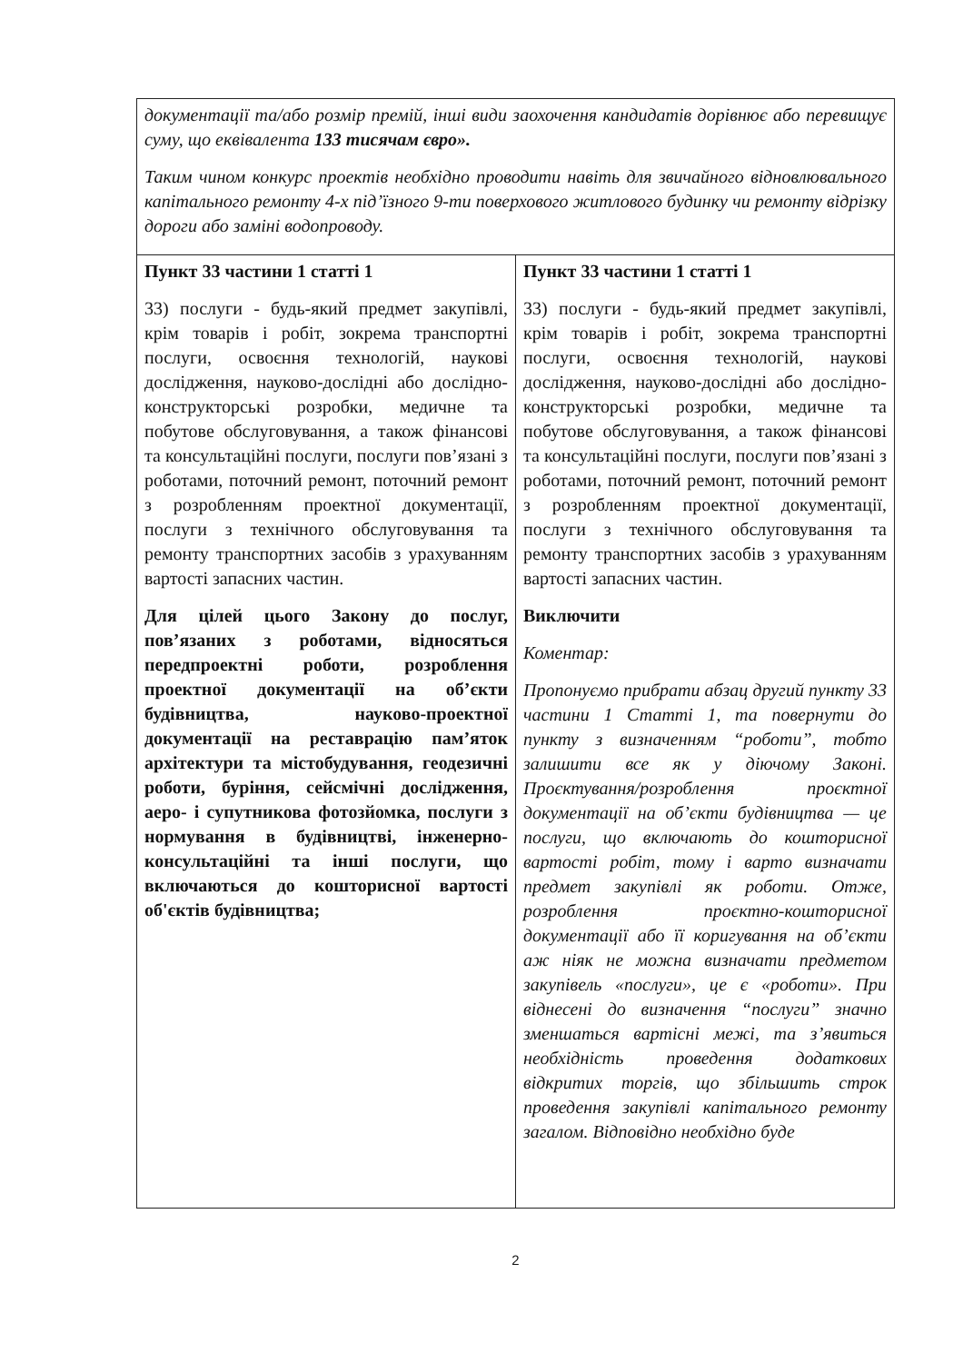| документації та/або розмір премій, інші види заохочення кандидатів дорівнює або перевищує суму, що еквівалента 133 тисячам євро». Таким чином конкурс проектів необхідно проводити навіть для звичайного відновлювального капітального ремонту 4-х під’їзного 9-ти поверхового житлового будинку чи ремонту відрізку дороги або заміні водопроводу. | |
| Пункт 33 частини 1 статті 1 33) послуги - будь-який предмет закупівлі, крім товарів і робіт, зокрема транспортні послуги, освоєння технологій, наукові дослідження, науково-дослідні або дослідно-конструкторські розробки, медичне та побутове обслуговування, а також фінансові та консультаційні послуги, послуги пов’язані з роботами, поточний ремонт, поточний ремонт з розробленням проектної документації, послуги з технічного обслуговування та ремонту транспортних засобів з урахуванням вартості запасних частин. Для цілей цього Закону до послуг, пов’язаних з роботами, відносяться передпроектні роботи, розроблення проектної документації на об’єкти будівництва, науково-проектної документації на реставрацію пам’яток архітектури та містобудування, геодезичні роботи, буріння, сейсмічні дослідження, аеро- і супутникова фотозйомка, послуги з нормування в будівництві, інженерно- консультаційні та інші послуги, що включаються до кошторисної вартості об'єктів будівництва; | Пункт 33 частини 1 статті 1 33) послуги - будь-який предмет закупівлі, крім товарів і робіт, зокрема транспортні послуги, освоєння технологій, наукові дослідження, науково-дослідні або дослідно-конструкторські розробки, медичне та побутове обслуговування, а також фінансові та консультаційні послуги, послуги пов’язані з роботами, поточний ремонт, поточний ремонт з розробленням проектної документації, послуги з технічного обслуговування та ремонту транспортних засобів з урахуванням вартості запасних частин. Виключити Коментар: Пропонуємо прибрати абзац другий пункту 33 частини 1 Статті 1, та повернути до пункту з визначенням “роботи”, тобто залишити все як у діючому Законі. Проєктування/розроблення проєктної документації на об’єкти будівництва — це послуги, що включають до кошторисної вартості робіт, тому і варто визначати предмет закупівлі як роботи. Отже, розроблення проєктно-кошторисної документації або її коригування на об’єкти аж ніяк не можна визначати предметом закупівель «послуги», це є «роботи». При віднесені до визначення “послуги” значно зменшаться вартісні межі, та з’явиться необхідність проведення додаткових відкритих торгів, що збільшить строк проведення закупівлі капітального ремонту загалом. Відповідно необхідно буде |
2